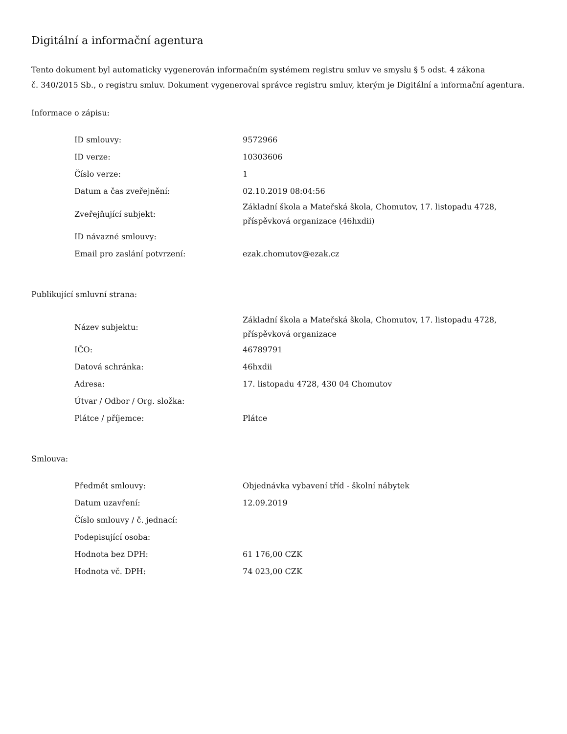Digitální a informační agentura
Tento dokument byl automaticky vygenerován informačním systémem registru smluv ve smyslu § 5 odst. 4 zákona
č. 340/2015 Sb., o registru smluv. Dokument vygeneroval správce registru smluv, kterým je Digitální a informační agentura.
Informace o zápisu:
| ID smlouvy: | 9572966 |
| ID verze: | 10303606 |
| Číslo verze: | 1 |
| Datum a čas zveřejnění: | 02.10.2019 08:04:56 |
| Zveřejňující subjekt: | Základní škola a Mateřská škola, Chomutov, 17. listopadu 4728, příspěvková organizace (46hxdii) |
| ID návazné smlouvy: | |
| Email pro zaslání potvrzení: | ezak.chomutov@ezak.cz |
Publikující smluvní strana:
| Název subjektu: | Základní škola a Mateřská škola, Chomutov, 17. listopadu 4728, příspěvková organizace |
| IČO: | 46789791 |
| Datová schránka: | 46hxdii |
| Adresa: | 17. listopadu 4728, 430 04 Chomutov |
| Útvar / Odbor / Org. složka: | |
| Plátce / příjemce: | Plátce |
Smlouva:
| Předmět smlouvy: | Objednávka vybavení tříd - školní nábytek |
| Datum uzavření: | 12.09.2019 |
| Číslo smlouvy / č. jednací: | |
| Podepisující osoba: | |
| Hodnota bez DPH: | 61 176,00 CZK |
| Hodnota vč. DPH: | 74 023,00 CZK |